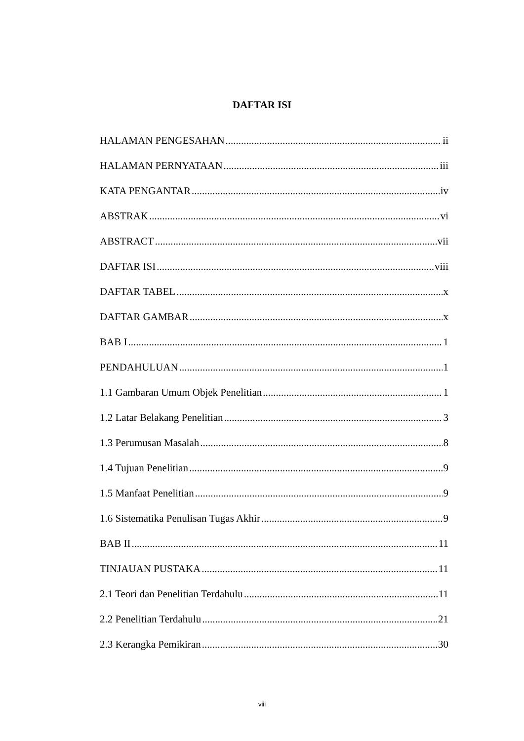DAFTAR ISI
HALAMAN PENGESAHAN ii
HALAMAN PERNYATAAN iii
KATA PENGANTAR iv
ABSTRAK vi
ABSTRACT vii
DAFTAR ISI viii
DAFTAR TABEL x
DAFTAR GAMBAR x
BAB I 1
PENDAHULUAN 1
1.1 Gambaran Umum Objek Penelitian 1
1.2 Latar Belakang Penelitian 3
1.3 Perumusan Masalah 8
1.4 Tujuan Penelitian 9
1.5 Manfaat Penelitian 9
1.6 Sistematika Penulisan Tugas Akhir 9
BAB II 11
TINJAUAN PUSTAKA 11
2.1 Teori dan Penelitian Terdahulu 11
2.2 Penelitian Terdahulu 21
2.3 Kerangka Pemikiran 30
viii